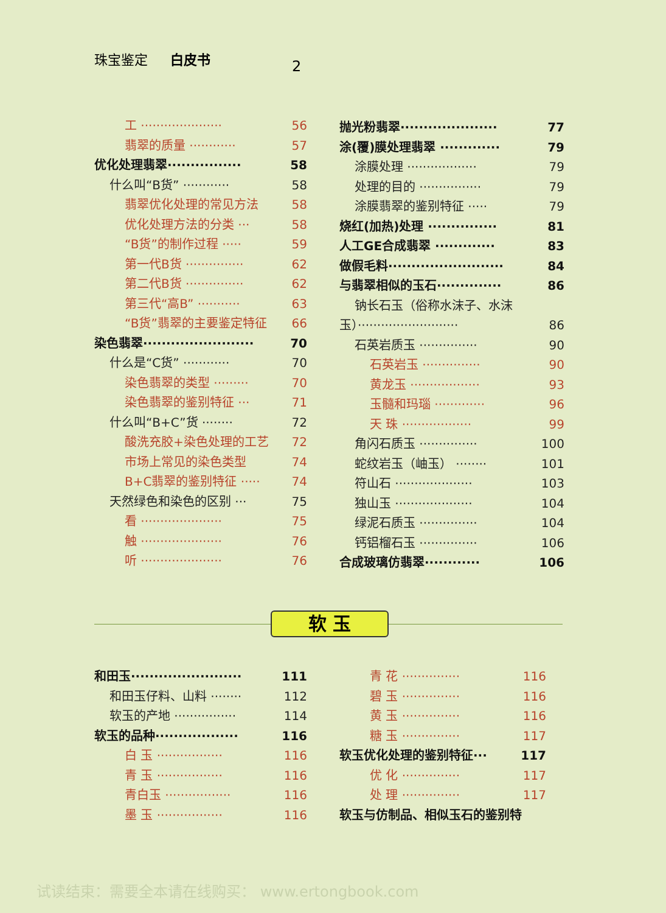珠宝鉴定 白皮书
2
工 ····················· 56
翡翠的质量 ············ 57
优化处理翡翠················ 58
什么叫“B货” ············ 58
翡翠优化处理的常见方法 58
优化处理方法的分类 ··· 58
“B货”的制作过程 ····· 59
第一代B货 ··············· 62
第二代B货 ··············· 62
第三代“高B” ··········· 63
“B货”翡翠的主要鉴定特征 66
染色翡翠························ 70
什么是“C货” ············ 70
染色翡翠的类型 ········· 70
染色翡翠的鉴别特征 ··· 71
什么叫“B+C”货 ········ 72
酸洗充胶+染色处理的工艺 72
市场上常见的染色类型 74
B+C翡翠的鉴别特征 ····· 74
天然绿色和染色的区别 ··· 75
看 ····················· 75
触 ····················· 76
听 ····················· 76
抛光粉翡翠····················· 77
涂(覆)膜处理翡翠 ············· 79
涂膜处理 ·················· 79
处理的目的 ················ 79
涂膜翡翠的鉴别特征 ····· 79
烧红(加热)处理 ··············· 81
人工GE合成翡翠 ············· 83
做假毛料························· 84
与翡翠相似的玉石·············· 86
钠长石玉（俗称水沫子、水沫
玉）·························· 86
石英岩质玉 ··············· 90
石英岩玉 ··············· 90
黄龙玉 ·················· 93
玉髓和玛瑙 ············· 96
天 珠 ·················· 99
角闪石质玉 ··············· 100
蛇纹岩玉（岫玉） ········ 101
符山石 ···················· 103
独山玉 ···················· 104
绿泥石质玉 ··············· 104
钙铝榴石玉 ··············· 106
合成玻璃仿翡翠············ 106
软 玉
和田玉························ 111
和田玉仔料、山料 ········ 112
软玉的产地 ················ 114
软玉的品种·················· 116
白 玉 ················· 116
青 玉 ················· 116
青白玉 ················· 116
墨 玉 ················· 116
青 花 ··············· 116
碧 玉 ··············· 116
黄 玉 ··············· 116
糖 玉 ··············· 117
软玉优化处理的鉴别特征··· 117
优 化 ··············· 117
处 理 ··············· 117
软玉与仿制品、相似玉石的鉴别特
试读结束：需要全本请在线购买： www.ertongbook.com